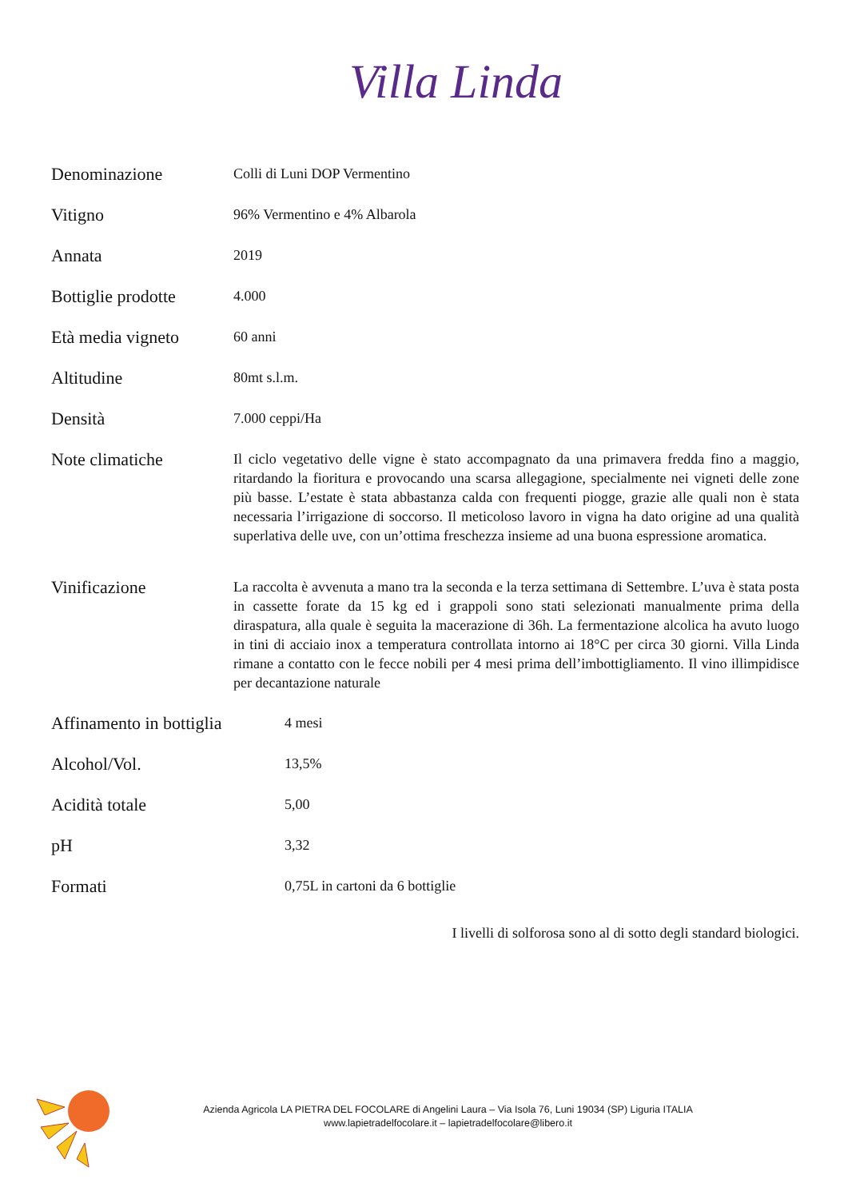Villa Linda
| Denominazione | Colli di Luni DOP Vermentino |
| Vitigno | 96% Vermentino e 4% Albarola |
| Annata | 2019 |
| Bottiglie prodotte | 4.000 |
| Età media vigneto | 60 anni |
| Altitudine | 80mt s.l.m. |
| Densità | 7.000 ceppi/Ha |
| Note climatiche | Il ciclo vegetativo delle vigne è stato accompagnato da una primavera fredda fino a maggio, ritardando la fioritura e provocando una scarsa allegagione, specialmente nei vigneti delle zone più basse. L’estate è stata abbastanza calda con frequenti piogge, grazie alle quali non è stata necessaria l’irrigazione di soccorso. Il meticoloso lavoro in vigna ha dato origine ad una qualità superlativa delle uve, con un’ottima freschezza insieme ad una buona espressione aromatica. |
| Vinificazione | La raccolta è avvenuta a mano tra la seconda e la terza settimana di Settembre. L’uva è stata posta in cassette forate da 15 kg ed i grappoli sono stati selezionati manualmente prima della diraspatura, alla quale è seguita la macerazione di 36h. La fermentazione alcolica ha avuto luogo in tini di acciaio inox a temperatura controllata intorno ai 18°C per circa 30 giorni. Villa Linda rimane a contatto con le fecce nobili per 4 mesi prima dell’imbottigliamento. Il vino illimpidisce per decantazione naturale |
| Affinamento in bottiglia | 4 mesi |
| Alcohol/Vol. | 13,5% |
| Acidità totale | 5,00 |
| pH | 3,32 |
| Formati | 0,75L in cartoni da 6 bottiglie |
I livelli di solforosa sono al di sotto degli standard biologici.
Azienda Agricola LA PIETRA DEL FOCOLARE di Angelini Laura – Via Isola 76, Luni 19034 (SP) Liguria ITALIA
www.lapietradelfocolare.it – lapietradelfocolare@libero.it